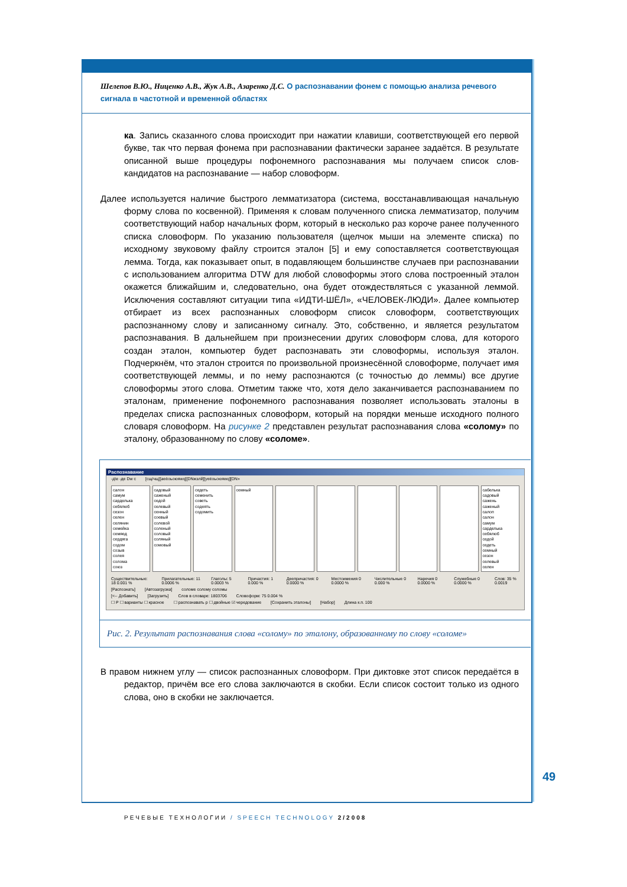Шелепов В.Ю., Ниценко А.В., Жук А.В., Азаренко Д.С. О распознавании фонем с помощью анализа речевого сигнала в частотной и временной областях
ка. Запись сказанного слова происходит при нажатии клавиши, соответствующей его первой букве, так что первая фонема при распознавании фактически заранее задаётся. В результате описанной выше процедуры пофонемного распознавания мы получаем список слов-кандидатов на распознавание — набор словоформ.
Далее используется наличие быстрого лемматизатора (система, восстанавливающая начальную форму слова по косвенной). Применяя к словам полученного списка лемматизатор, получим соответствующий набор начальных форм, который в несколько раз короче ранее полученного списка словоформ. По указанию пользователя (щелчок мыши на элементе списка) по исходному звуковому файлу строится эталон [5] и ему сопоставляется соответствующая лемма. Тогда, как показывает опыт, в подавляющем большинстве случаев при распознавании с использованием алгоритма DTW для любой словоформы этого слова построенный эталон окажется ближайшим и, следовательно, она будет отождествляться с указанной леммой. Исключения составляют ситуации типа «ИДТИ-ШЁЛ», «ЧЕЛОВЕК-ЛЮДИ». Далее компьютер отбирает из всех распознанных словоформ список словоформ, соответствующих распознанному слову и записанному сигналу. Это, собственно, и является результатом распознавания. В дальнейшем при произнесении других словоформ слова, для которого создан эталон, компьютер будет распознавать эти словоформы, используя эталон. Подчеркнём, что эталон строится по произвольной произнесённой словоформе, получает имя соответствующей леммы, и по нему распознаются (с точностью до леммы) все другие словоформы этого слова. Отметим также что, хотя дело заканчивается распознаванием по эталонам, применение пофонемного распознавания позволяет использовать эталоны в пределах списка распознанных словоформ, который на порядки меньше исходного полного словаря словоформ. На рисунке 2 представлен результат распознавания слова «солому» по эталону, образованному по слову «соломе».
Распознавание
-д\е -де Dw c [сщ/чщ][аеёоьоюяwq][DNжзлй][уеёоьоюяwq][DN»
салон
самум
сарделька
себялюб
сезон
селен
селянин
семейка
семяед
сердяга
содом
созыв
солея
солома
союз
садовый
саженый
седой
селевый
сенный
соевый
солевой
соленый
соловый
соляный
сомовый
седеть
семенить
советь
содеять
содомить
семный сабелька
садовый
сажень
саженый
салоп
салон
самум
сарделька
себялюб
седой
седеть
семный
сезон
селевый
селен
Существительные: 18 0.001 % Прилагательные: 11 0.0006 % Глаголы: 5 0.0003 % Причастия: 1 0.000 % Деепричастия: 0 0.0000 % Местоимения 0 0.0000 % Числительные 0 0.000 % Наречия 0 0.0000 % Служебные 0 0.0000 % Слов: 35 % 0.0019
[Распознать] [Автозагрузка] соломе соломy соломы
[<-- Добавить] [Загрузить] Слов в словаре: 1803706 Словоформ: 75 0.004 %
☐ Р ☐ варианты ☐ красное ☐ распознавать р ☐ двойные ☑ чередование [Сохранить эталоны] [Набор] Длина к.п. 100
Рис. 2. Результат распознавания слова «солому» по эталону, образованному по слову «соломе»
В правом нижнем углу — список распознанных словоформ. При диктовке этот список передаётся в редактор, причём все его слова заключаются в скобки. Если список состоит только из одного слова, оно в скобки не заключается.
49
РЕЧЕВЫЕ ТЕХНОЛОГИИ / SPEECH TECHNOLOGY 2/2008